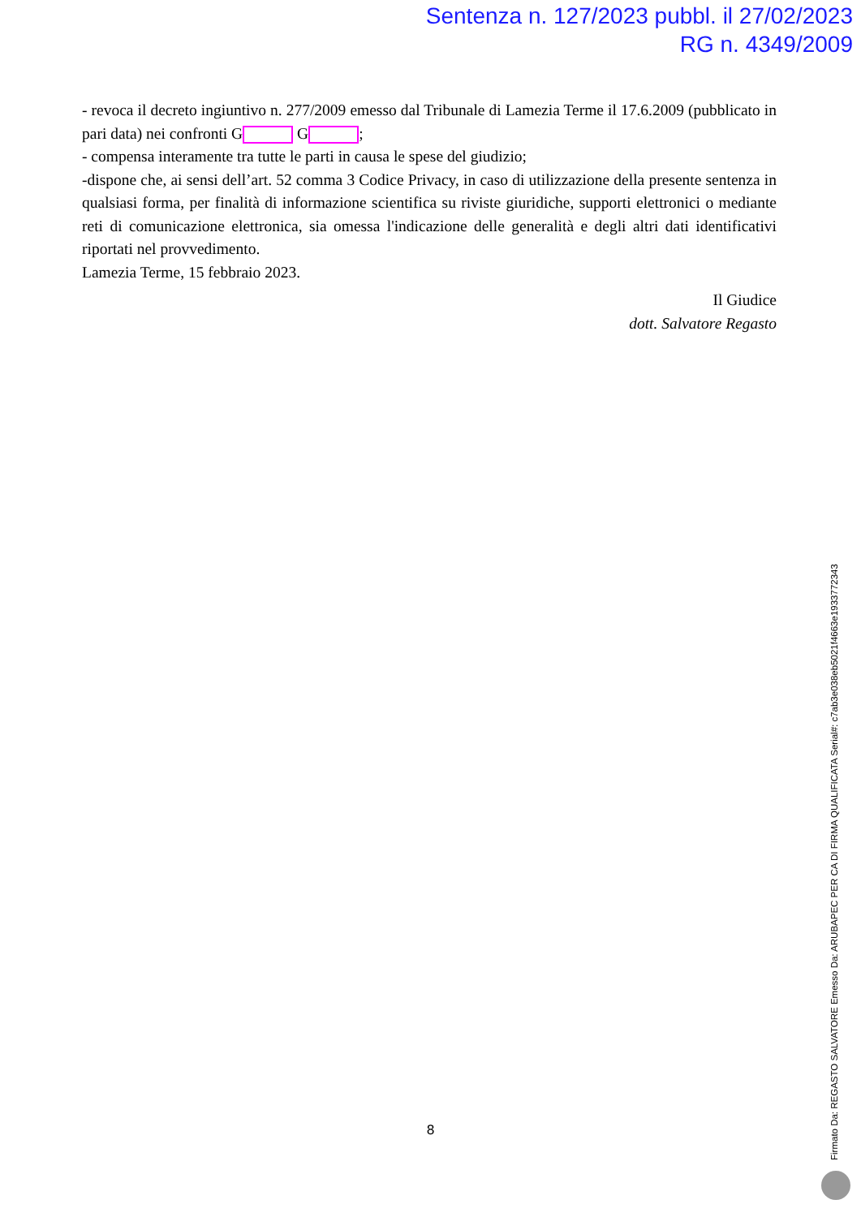Sentenza n. 127/2023 pubbl. il 27/02/2023
RG n. 4349/2009
- revoca il decreto ingiuntivo n. 277/2009 emesso dal Tribunale di Lamezia Terme il 17.6.2009 (pubblicato in pari data) nei confronti G G ;
- compensa interamente tra tutte le parti in causa le spese del giudizio;
-dispone che, ai sensi dell’art. 52 comma 3 Codice Privacy, in caso di utilizzazione della presente sentenza in qualsiasi forma, per finalità di informazione scientifica su riviste giuridiche, supporti elettronici o mediante reti di comunicazione elettronica, sia omessa l'indicazione delle generalità e degli altri dati identificativi riportati nel provvedimento.
Lamezia Terme, 15 febbraio 2023.
Il Giudice
dott. Salvatore Regasto
8
Firmato Da: REGASTO SALVATORE Emesso Da: ARUBAPEC PER CA DI FIRMA QUALIFICATA Serial#: c7ab3e038eb5021f4663e1933772343